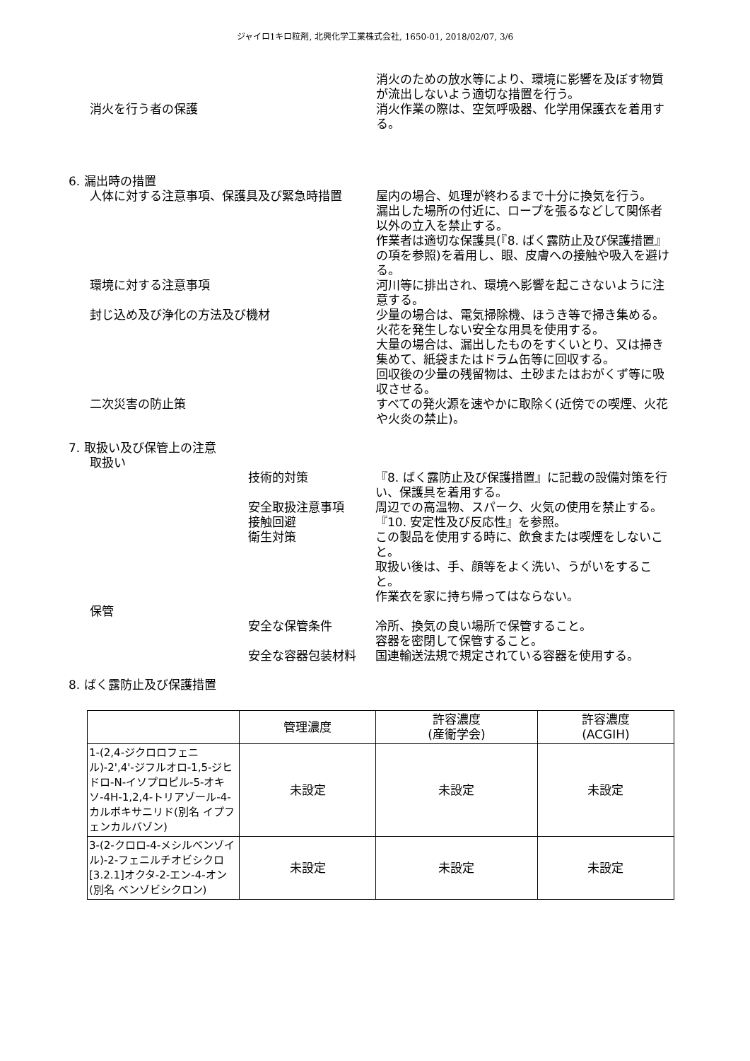ジャイロ1キロ粒剤, 北興化学工業株式会社, 1650-01, 2018/02/07, 3/6
消火のための放水等により、環境に影響を及ぼす物質が流出しないよう適切な措置を行う。
消火を行う者の保護 消火作業の際は、空気呼吸器、化学用保護衣を着用する。
6. 漏出時の措置
人体に対する注意事項、保護具及び緊急時措置 屋内の場合、処理が終わるまで十分に換気を行う。
漏出した場所の付近に、ロープを張るなどして関係者以外の立入を禁止する。
作業者は適切な保護具(『8. ばく露防止及び保護措置』の項を参照)を着用し、眼、皮膚への接触や吸入を避ける。
環境に対する注意事項 河川等に排出され、環境へ影響を起こさないように注意する。
封じ込め及び浄化の方法及び機材 少量の場合は、電気掃除機、ほうき等で掃き集める。火花を発生しない安全な用具を使用する。
大量の場合は、漏出したものをすくいとり、又は掃き集めて、紙袋またはドラム缶等に回収する。
回収後の少量の残留物は、土砂またはおがくず等に吸収させる。
二次災害の防止策 すべての発火源を速やかに取除く(近傍での喫煙、火花や火炎の禁止)。
7. 取扱い及び保管上の注意
取扱い
技術的対策 『8. ばく露防止及び保護措置』に記載の設備対策を行い、保護具を着用する。
安全取扱注意事項 周辺での高温物、スパーク、火気の使用を禁止する。
接触回避 『10. 安定性及び反応性』を参照。
衛生対策 この製品を使用する時に、飲食または喫煙をしないこと。
取扱い後は、手、顔等をよく洗い、うがいをすること。
作業衣を家に持ち帰ってはならない。
保管
安全な保管条件 冷所、換気の良い場所で保管すること。
容器を密閉して保管すること。
安全な容器包装材料 国連輸送法規で規定されている容器を使用する。
8. ばく露防止及び保護措置
| | 管理濃度 | 許容濃度 (産衛学会) | 許容濃度 (ACGIH) |
| --- | --- | --- | --- |
| 1-(2,4-ジクロロフェニル)-2',4'-ジフルオロ-1,5-ジヒドロ-N-イソプロピル-5-オキソ-4H-1,2,4-トリアゾール-4-カルボキサニリド(別名 イプフェンカルバゾン) | 未設定 | 未設定 | 未設定 |
| 3-(2-クロロ-4-メシルベンゾイル)-2-フェニルチオビシクロ[3.2.1]オクタ-2-エン-4-オン(別名 ベンゾビシクロン) | 未設定 | 未設定 | 未設定 |